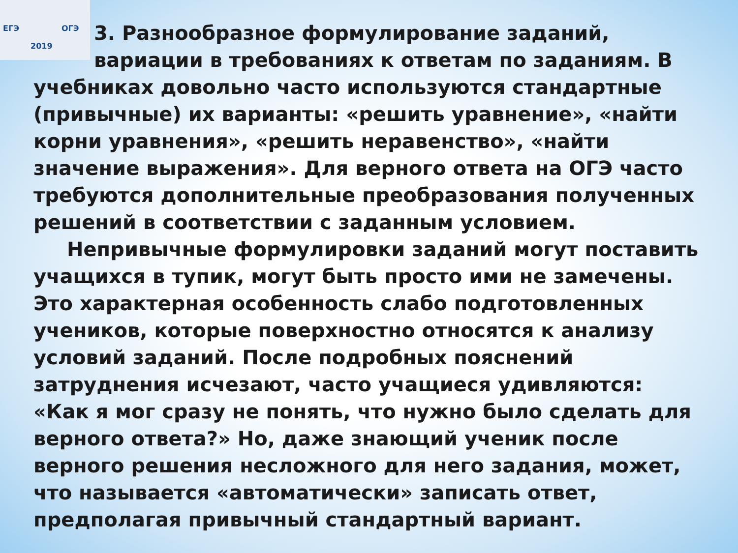ЕГЭ ОГЭ
2019
3. Разнообразное формулирование заданий, вариации в требованиях к ответам по заданиям. В учебниках довольно часто используются стандартные (привычные) их варианты: «решить уравнение», «найти корни уравнения», «решить неравенство», «найти значение выражения». Для верного ответа на ОГЭ часто требуются дополнительные преобразования полученных решений в соответствии с заданным условием.
Непривычные формулировки заданий могут поставить учащихся в тупик, могут быть просто ими не замечены. Это характерная особенность слабо подготовленных учеников, которые поверхностно относятся к анализу условий заданий. После подробных пояснений затруднения исчезают, часто учащиеся удивляются: «Как я мог сразу не понять, что нужно было сделать для верного ответа?» Но, даже знающий ученик после верного решения несложного для него задания, может, что называется «автоматически» записать ответ, предполагая привычный стандартный вариант.